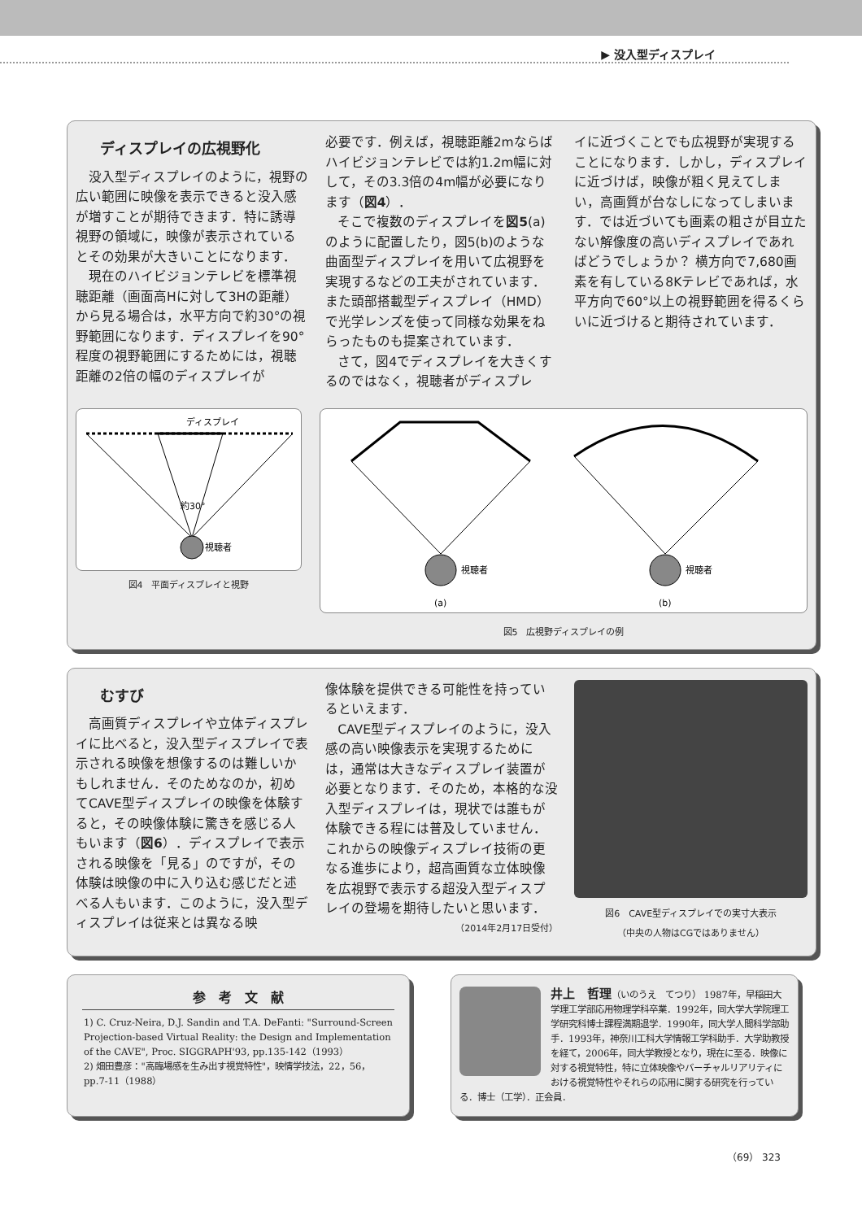▶ 没入型ディスプレイ
ディスプレイの広視野化
没入型ディスプレイのように，視野の広い範囲に映像を表示できると没入感が増すことが期待できます．特に誘導視野の領域に，映像が表示されているとその効果が大きいことになります．
現在のハイビジョンテレビを標準視聴距離（画面高Hに対して3Hの距離）から見る場合は，水平方向で約30°の視野範囲になります．ディスプレイを90°程度の視野範囲にするためには，視聴距離の2倍の幅のディスプレイが
必要です．例えば，視聴距離2mならばハイビジョンテレビでは約1.2m幅に対して，その3.3倍の4m幅が必要になります（図4）．
そこで複数のディスプレイを図5(a)のように配置したり，図5(b)のような曲面型ディスプレイを用いて広視野を実現するなどの工夫がされています．また頭部搭載型ディスプレイ（HMD）で光学レンズを使って同様な効果をねらったものも提案されています．
さて，図4でディスプレイを大きくするのではなく，視聴者がディスプレ
イに近づくことでも広視野が実現することになります．しかし，ディスプレイに近づけば，映像が粗く見えてしまい，高画質が台なしになってしまいます．では近づいても画素の粗さが目立たない解像度の高いディスプレイであればどうでしょうか？ 横方向で7,680画素を有している8Kテレビであれば，水平方向で60°以上の視野範囲を得るくらいに近づけると期待されています．
ディスプレイ
約30°
視聴者
図4　平面ディスプレイと視野
視聴者
(a)
視聴者
(b)
図5　広視野ディスプレイの例
むすび
高画質ディスプレイや立体ディスプレイに比べると，没入型ディスプレイで表示される映像を想像するのは難しいかもしれません．そのためなのか，初めてCAVE型ディスプレイの映像を体験すると，その映像体験に驚きを感じる人もいます（図6）．ディスプレイで表示される映像を「見る」のですが，その体験は映像の中に入り込む感じだと述べる人もいます．このように，没入型ディスプレイは従来とは異なる映
像体験を提供できる可能性を持っているといえます．
CAVE型ディスプレイのように，没入感の高い映像表示を実現するためには，通常は大きなディスプレイ装置が必要となります．そのため，本格的な没入型ディスプレイは，現状では誰もが体験できる程には普及していません．これからの映像ディスプレイ技術の更なる進歩により，超高画質な立体映像を広視野で表示する超没入型ディスプレイの登場を期待したいと思います．
（2014年2月17日受付）
図6　CAVE型ディスプレイでの実寸大表示
（中央の人物はCGではありません）
参　考　文　献
1) C. Cruz-Neira, D.J. Sandin and T.A. DeFanti: "Surround-Screen Projection-based Virtual Reality: the Design and Implementation of the CAVE", Proc. SIGGRAPH'93, pp.135-142（1993）
2) 畑田豊彦："高臨場感を生み出す視覚特性"，映情学技法，22，56，pp.7-11（1988）
井上　哲理（いのうえ　てつり） 1987年，早稲田大学理工学部応用物理学科卒業．1992年，同大学大学院理工学研究科博士課程満期退学．1990年，同大学人間科学部助手．1993年，神奈川工科大学情報工学科助手．大学助教授を経て，2006年，同大学教授となり，現在に至る．映像に対する視覚特性，特に立体映像やバーチャルリアリティにおける視覚特性やそれらの応用に関する研究を行っている．博士（工学）．正会員．
（69） 323